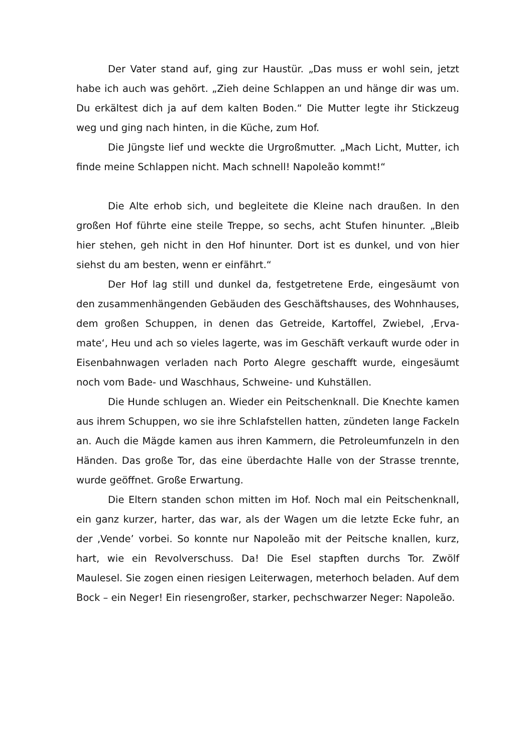Der Vater stand auf, ging zur Haustür. „Das muss er wohl sein, jetzt habe ich auch was gehört. „Zieh deine Schlappen an und hänge dir was um. Du erkältest dich ja auf dem kalten Boden.“ Die Mutter legte ihr Stickzeug weg und ging nach hinten, in die Küche, zum Hof.
Die Jüngste lief und weckte die Urgroßmutter. „Mach Licht, Mutter, ich finde meine Schlappen nicht. Mach schnell! Napoleão kommt!“
Die Alte erhob sich, und begleitete die Kleine nach draußen. In den großen Hof führte eine steile Treppe, so sechs, acht Stufen hinunter. „Bleib hier stehen, geh nicht in den Hof hinunter. Dort ist es dunkel, und von hier siehst du am besten, wenn er einfährt.“
Der Hof lag still und dunkel da, festgetretene Erde, eingesäumt von den zusammenhängenden Gebäuden des Geschäftshauses, des Wohnhauses, dem großen Schuppen, in denen das Getreide, Kartoffel, Zwiebel, ‚Erva-mate‘, Heu und ach so vieles lagerte, was im Geschäft verkauft wurde oder in Eisenbahnwagen verladen nach Porto Alegre geschafft wurde, eingesäumt noch vom Bade- und Waschhaus, Schweine- und Kuhställen.
Die Hunde schlugen an. Wieder ein Peitschenknall. Die Knechte kamen aus ihrem Schuppen, wo sie ihre Schlafstellen hatten, zündeten lange Fackeln an. Auch die Mägde kamen aus ihren Kammern, die Petroleumfunzeln in den Händen. Das große Tor, das eine überdachte Halle von der Strasse trennte, wurde geöffnet. Große Erwartung.
Die Eltern standen schon mitten im Hof. Noch mal ein Peitschenknall, ein ganz kurzer, harter, das war, als der Wagen um die letzte Ecke fuhr, an der ‚Vende’ vorbei. So konnte nur Napoleão mit der Peitsche knallen, kurz, hart, wie ein Revolverschuss. Da! Die Esel stapften durchs Tor. Zwölf Maulesel. Sie zogen einen riesigen Leiterwagen, meterhoch beladen. Auf dem Bock – ein Neger! Ein riesengroßer, starker, pechschwarzer Neger: Napoleão.